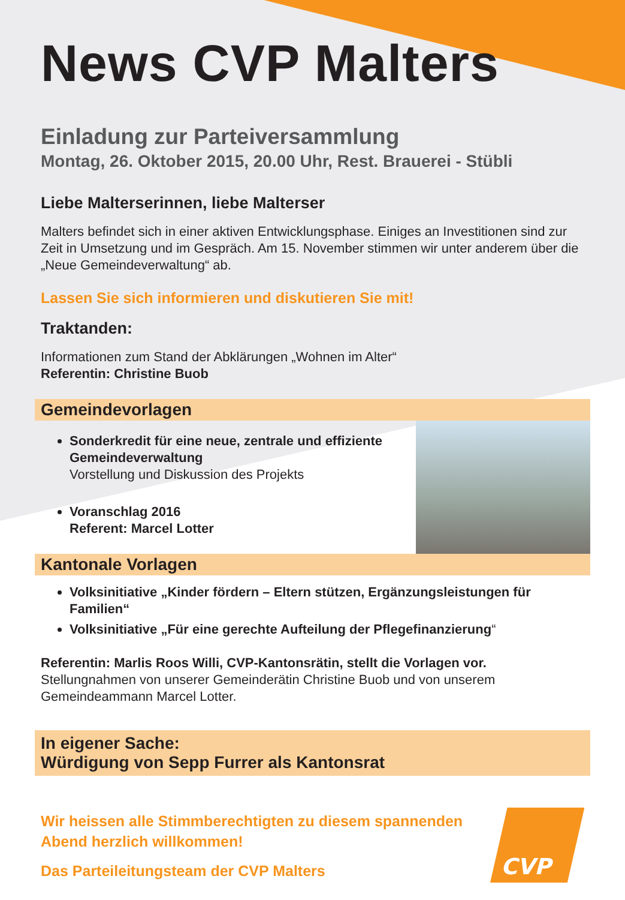News CVP Malters
Einladung zur Parteiversammlung
Montag, 26. Oktober 2015, 20.00 Uhr, Rest. Brauerei - Stübli
Liebe Malterserinnen, liebe Malterser
Malters befindet sich in einer aktiven Entwicklungsphase. Einiges an Investitionen sind zur Zeit in Umsetzung und im Gespräch. Am 15. November stimmen wir unter anderem über die „Neue Gemeindeverwaltung“ ab.
Lassen Sie sich informieren und diskutieren Sie mit!
Traktanden:
Informationen zum Stand der Abklärungen „Wohnen im Alter“
Referentin: Christine Buob
Gemeindevorlagen
Sonderkredit für eine neue, zentrale und effiziente Gemeindeverwaltung
Vorstellung und Diskussion des Projekts
Voranschlag 2016
Referent: Marcel Lotter
Kantonale Vorlagen
Volksinitiative „Kinder fördern – Eltern stützen, Ergänzungsleistungen für Familien“
Volksinitiative „Für eine gerechte Aufteilung der Pflegefinanzierung“
Referentin: Marlis Roos Willi, CVP-Kantonsrätin, stellt die Vorlagen vor.
Stellungnahmen von unserer Gemeinderätin Christine Buob und von unserem Gemeindeammann Marcel Lotter.
In eigener Sache:
Würdigung von Sepp Furrer als Kantonsrat
Wir heissen alle Stimmberechtigten zu diesem spannenden Abend herzlich willkommen!
Das Parteileitungsteam der CVP Malters
CVP